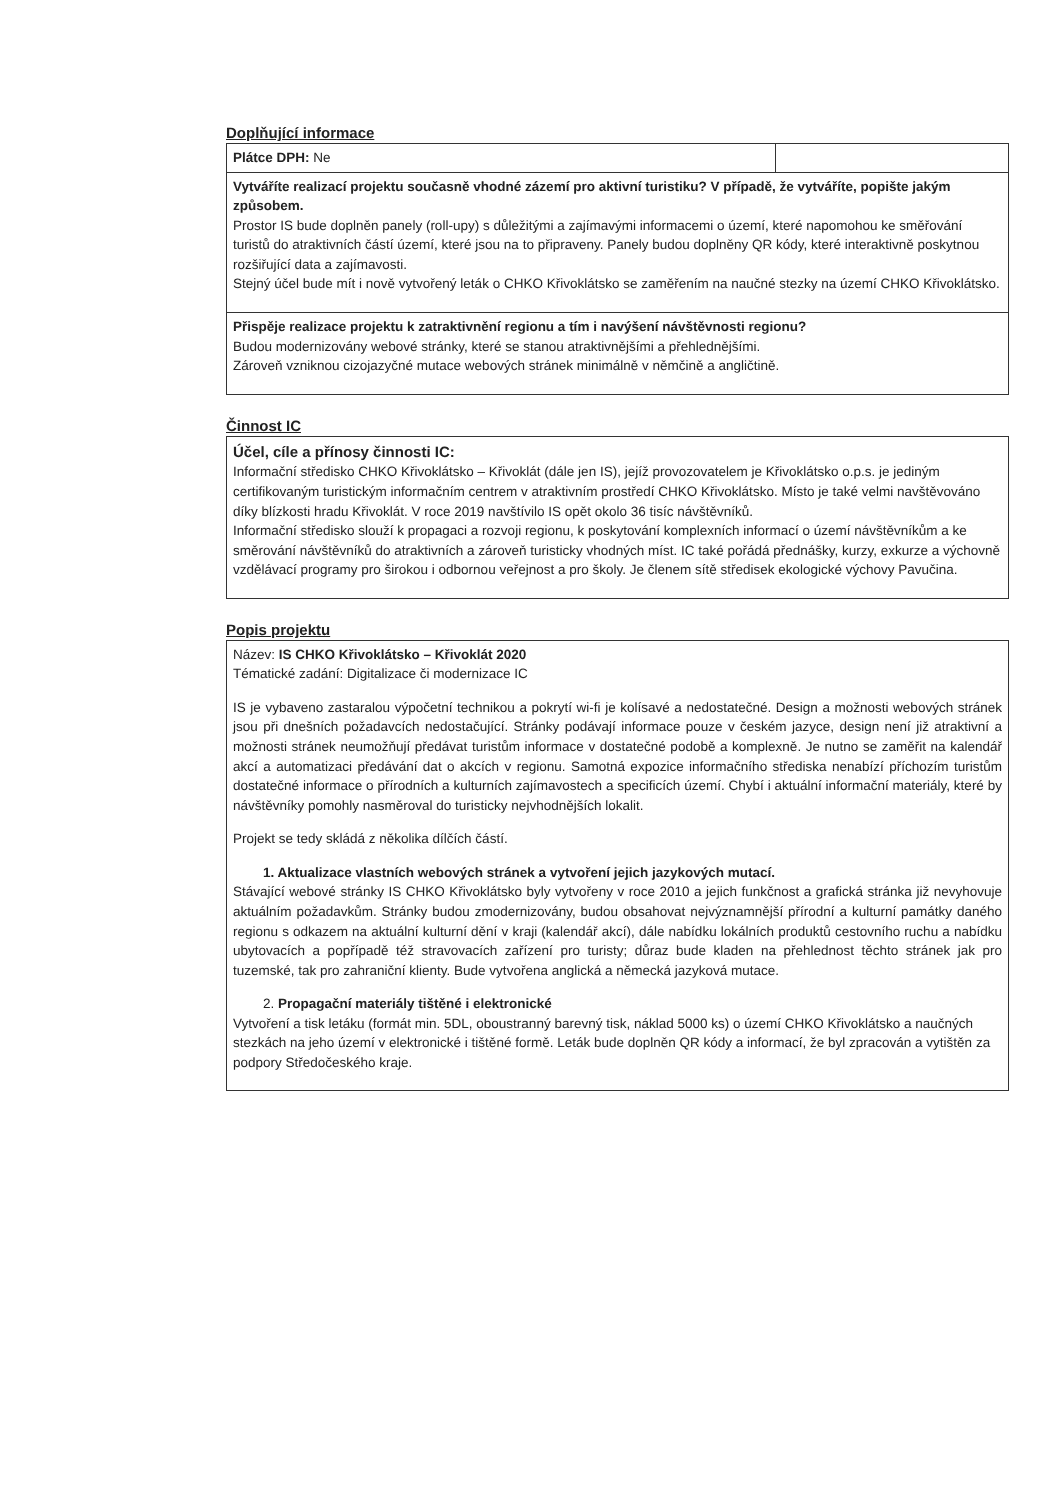Doplňující informace
| Plátce DPH: Ne | |
| Vytváříte realizací projektu současně vhodné zázemí pro aktivní turistiku? V případě, že vytváříte, popište jakým způsobem. Prostor IS bude doplněn panely (roll-upy) s důležitými a zajímavými informacemi o území, které napomohou ke směřování turistů do atraktivních částí území, které jsou na to připraveny. Panely budou doplněny QR kódy, které interaktivně poskytnou rozšiřující data a zajímavosti. Stejný účel bude mít i nově vytvořený leták o CHKO Křivoklátsko se zaměřením na naučné stezky na území CHKO Křivoklátsko. | |
| Přispěje realizace projektu k zatraktivnění regionu a tím i navýšení návštěvnosti regionu? Budou modernizovány webové stránky, které se stanou atraktivnějšími a přehlednějšími. Zároveň vzniknou cizojazyčné mutace webových stránek minimálně v němčině a angličtině. | |
Činnost IC
| Účel, cíle a přínosy činnosti IC: Informační středisko CHKO Křivoklátsko – Křivoklát (dále jen IS), jejíž provozovatelem je Křivoklátsko o.p.s. je jediným certifikovaným turistickým informačním centrem v atraktivním prostředí CHKO Křivoklátsko. Místo je také velmi navštěvováno díky blízkosti hradu Křivoklát. V roce 2019 navštívilo IS opět okolo 36 tisíc návštěvníků. Informační středisko slouží k propagaci a rozvoji regionu, k poskytování komplexních informací o území návštěvníkům a ke směrování návštěvníků do atraktivních a zároveň turisticky vhodných míst. IC také pořádá přednášky, kurzy, exkurze a výchovně vzdělávací programy pro širokou i odbornou veřejnost a pro školy. Je členem sítě středisek ekologické výchovy Pavučina. |
Popis projektu
| Název: IS CHKO Křivoklátsko – Křivoklát 2020 Tématické zadání: Digitalizace či modernizace IC IS je vybaveno zastaralou výpočetní technikou a pokrytí wi-fi je kolísavé a nedostatečné. Design a možnosti webových stránek jsou při dnešních požadavcích nedostačující. Stránky podávají informace pouze v českém jazyce, design není již atraktivní a možnosti stránek neumožňují předávat turistům informace v dostatečné podobě a komplexně. Je nutno se zaměřit na kalendář akcí a automatizaci předávání dat o akcích v regionu. Samotná expozice informačního střediska nenabízí příchozím turistům dostatečné informace o přírodních a kulturních zajímavostech a specificích území. Chybí i aktuální informační materiály, které by návštěvníky pomohly nasměroval do turisticky nejvhodnějších lokalit. Projekt se tedy skládá z několika dílčích částí. 1. Aktualizace vlastních webových stránek a vytvoření jejich jazykových mutací. Stávající webové stránky IS CHKO Křivoklátsko byly vytvořeny v roce 2010 a jejich funkčnost a grafická stránka již nevyhovuje aktuálním požadavkům. Stránky budou zmodernizovány, budou obsahovat nejvýznamnější přírodní a kulturní památky daného regionu s odkazem na aktuální kulturní dění v kraji (kalendář akcí), dále nabídku lokálních produktů cestovního ruchu a nabídku ubytovacích a popřípadě též stravovacích zařízení pro turisty; důraz bude kladen na přehlednost těchto stránek jak pro tuzemské, tak pro zahraniční klienty. Bude vytvořena anglická a německá jazyková mutace. 2. Propagační materiály tištěné i elektronické Vytvoření a tisk letáku (formát min. 5DL, oboustranný barevný tisk, náklad 5000 ks) o území CHKO Křivoklátsko a naučných stezkách na jeho území v elektronické i tištěné formě. Leták bude doplněn QR kódy a informací, že byl zpracován a vytištěn za podpory Středočeského kraje. |